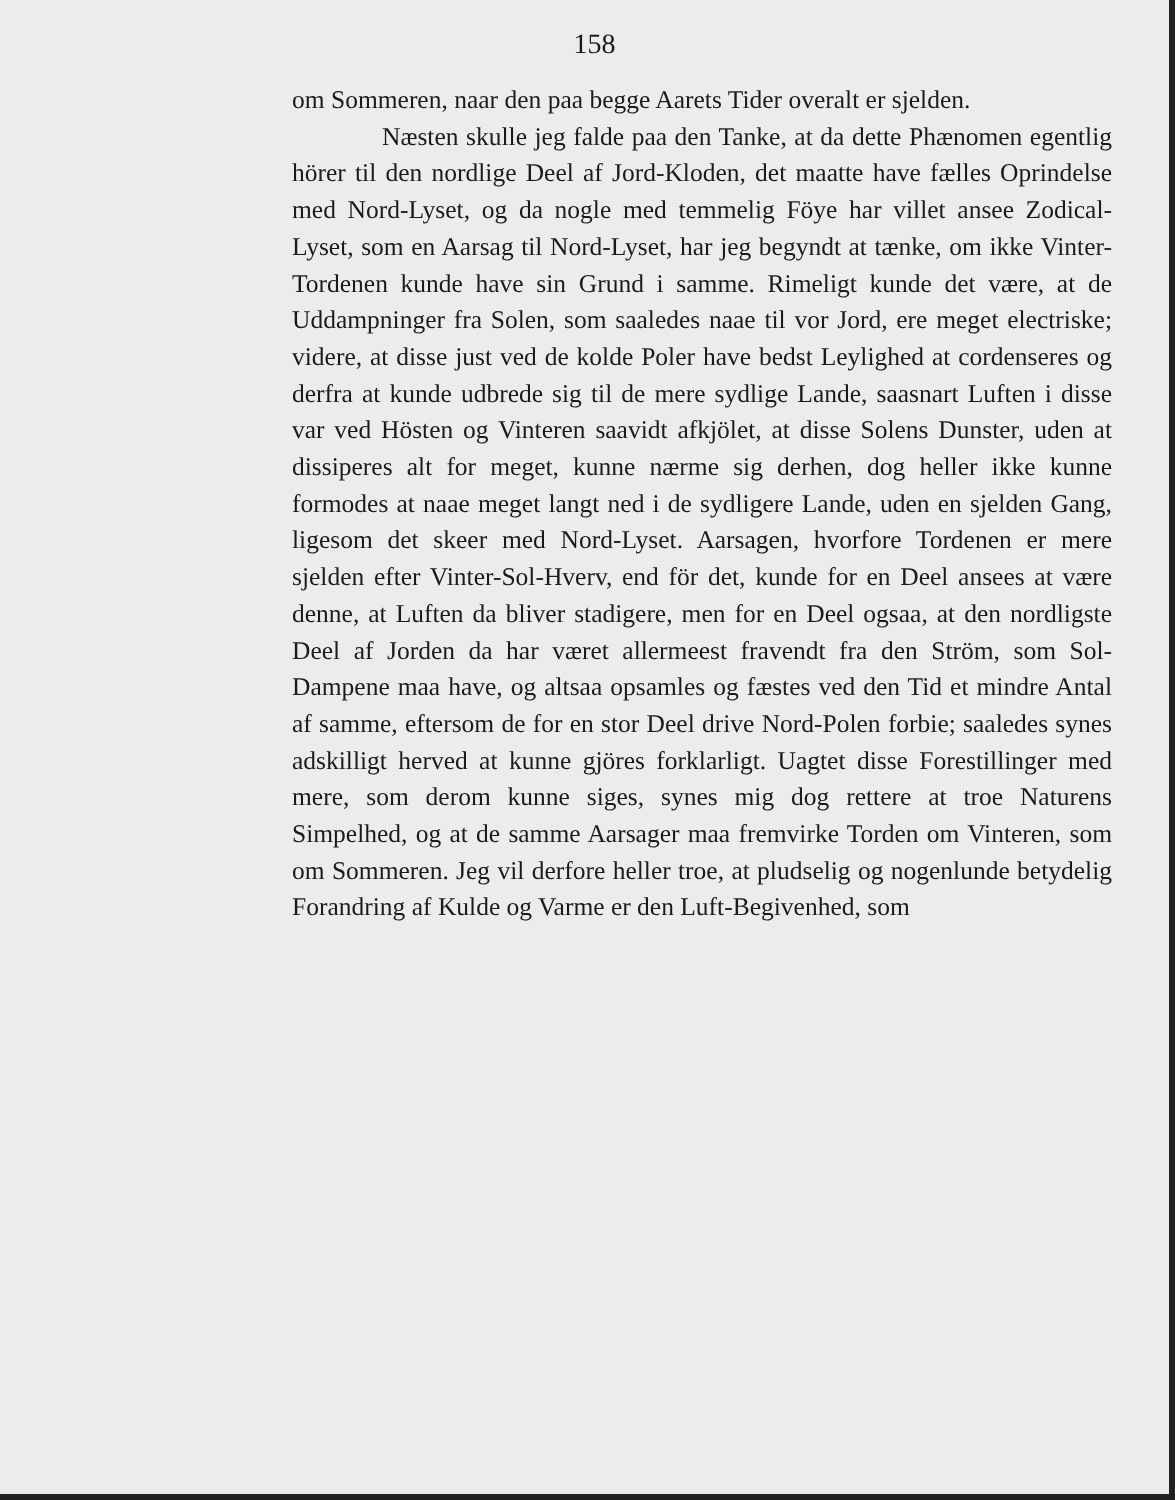158
om Sommeren, naar den paa begge Aarets Tider overalt er sjelden.
Næsten skulle jeg falde paa den Tanke, at da dette Phænomen egentlig hörer til den nordlige Deel af Jord-Kloden, det maatte have fælles Oprindelse med Nord-Lyset, og da nogle med temmelig Föye har villet ansee Zodical-Lyset, som en Aarsag til Nord-Lyset, har jeg begyndt at tænke, om ikke Vinter-Tordenen kunde have sin Grund i samme. Rimeligt kunde det være, at de Uddampninger fra Solen, som saaledes naae til vor Jord, ere meget electriske; videre, at disse just ved de kolde Poler have bedst Leylighed at cordenseres og derfra at kunde udbrede sig til de mere sydlige Lande, saasnart Luften i disse var ved Hösten og Vinteren saavidt afkjölet, at disse Solens Dunster, uden at dissiperes alt for meget, kunne nærme sig derhen, dog heller ikke kunne formodes at naae meget langt ned i de sydligere Lande, uden en sjelden Gang, ligesom det skeer med Nord-Lyset. Aarsagen, hvorfore Tordenen er mere sjelden efter Vinter-Sol-Hverv, end för det, kunde for en Deel ansees at være denne, at Luften da bliver stadigere, men for en Deel ogsaa, at den nordligste Deel af Jorden da har været allermeest fravendt fra den Ström, som Sol-Dampene maa have, og altsaa opsamles og fæstes ved den Tid et mindre Antal af samme, eftersom de for en stor Deel drive Nord-Polen forbie; saaledes synes adskilligt herved at kunne gjöres forklarligt. Uagtet disse Forestillinger med mere, som derom kunne siges, synes mig dog rettere at troe Naturens Simpelhed, og at de samme Aarsager maa fremvirke Torden om Vinteren, som om Sommeren. Jeg vil derfore heller troe, at pludselig og nogenlunde betydelig Forandring af Kulde og Varme er den Luft-Begivenhed, som